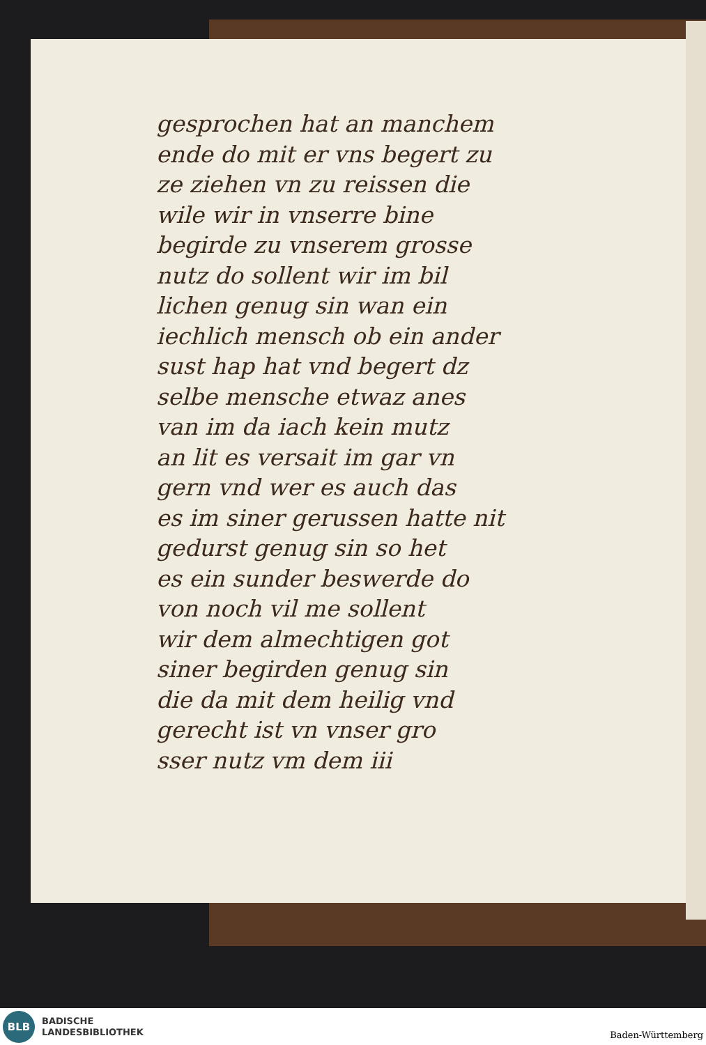gesprochen hat an manchem
ende do mit er vns begert zu
ze ziehen vn zu reissen die
wile wir in vnserre bine
begirde zu vnserem grosse
nutz do sollent wir im bil
lichen genug sin wan ein
iechlich mensch ob ein ander
sust hap hat vnd begert dz
selbe mensche etwaz anes
van im da iach kein mutz
an lit es versait im gar vn
gern vnd wer es auch das
es im siner gerussen hatte nit
gedurst genug sin so het
es ein sunder beswerde do
von noch vil me sollent
wir dem almechtigen got
siner begirden genug sin
die da mit dem heilig vnd
gerecht ist vn vnser gro
sser nutz vm dem iii
BLB
BADISCHE
LANDESBIBLIOTHEK
Baden-Württemberg